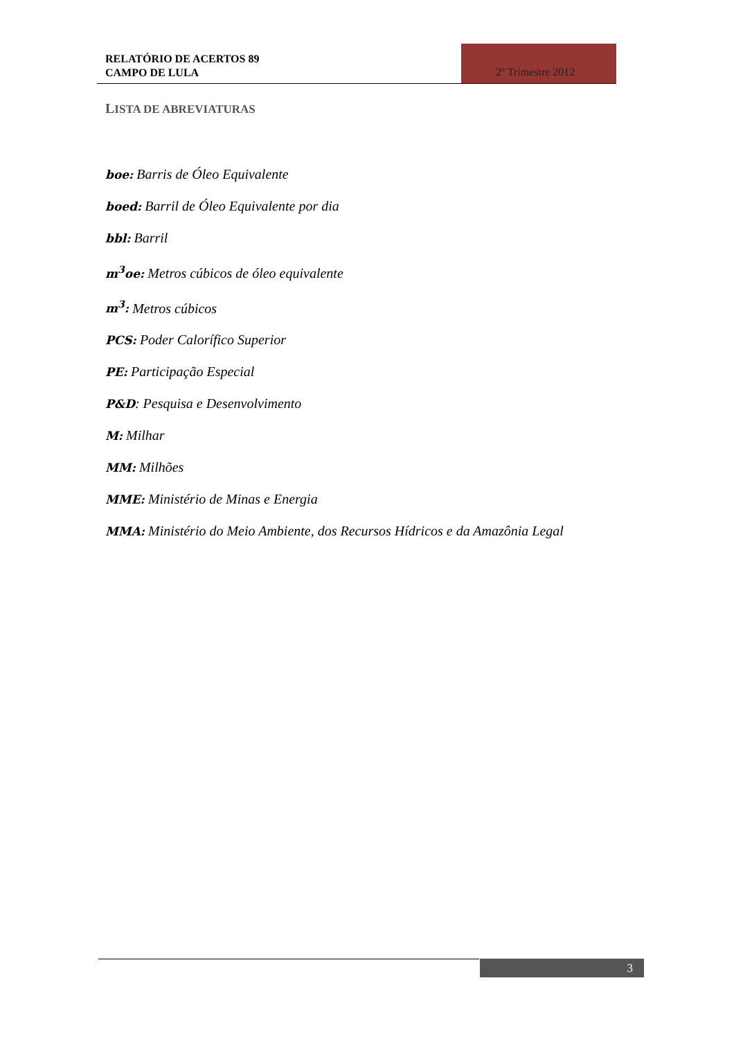RELATÓRIO DE ACERTOS 89
CAMPO DE LULA
2º Trimestre 2012
LISTA DE ABREVIATURAS
boe: Barris de Óleo Equivalente
boed: Barril de Óleo Equivalente por dia
bbl: Barril
m<sup>3</sup>oe: Metros cúbicos de óleo equivalente
m<sup>3</sup>: Metros cúbicos
PCS: Poder Calorífico Superior
PE: Participação Especial
P&D: Pesquisa e Desenvolvimento
M: Milhar
MM: Milhões
MME: Ministério de Minas e Energia
MMA: Ministério do Meio Ambiente, dos Recursos Hídricos e da Amazônia Legal
3